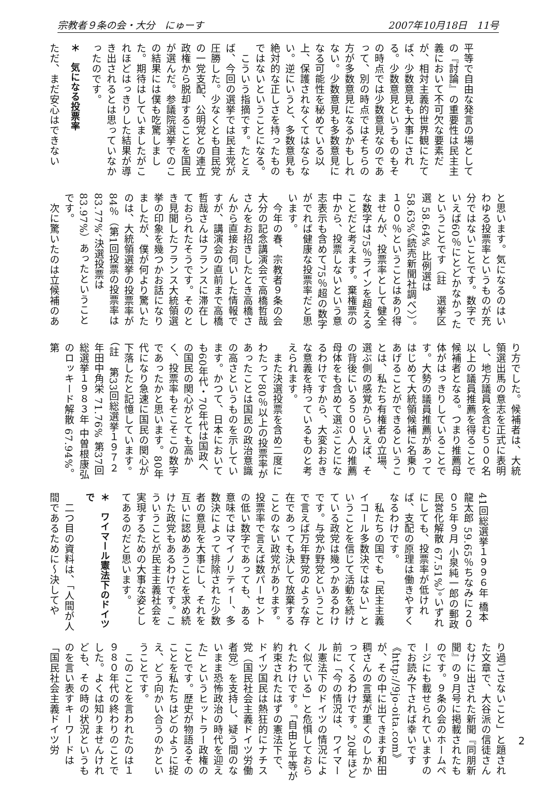宗教者９条の会・大分　にゅーす 2007年10月18日　11号
平等で自由な発言の場としての『討論』の重要性は民主主義において不可欠な要素だが、相対主義的世界観にたてば、少数意見も大事にされる。少数意見というものもその時点では少数意見なのであって、別の時点ではそちらの方が多数意見になるかもしれない。少数意見も多数意見になる可能性を秘めている以上、保護されなくてはならない。逆にいうと、多数意見も絶対的な正しさを持ったものではないということになる。
　こういう指摘です。たとえば、今回の選挙では民主党が圧勝した。少なくとも自民党の一党支配、公明党との連立政権から脱却することを国民が選んだ。参議院選挙でのこの結果には僕も吃驚しました。期待はしていましたがこれほどはっきりした結果が導き出されるとは思っていなかったのです。
＊　気になる投票率
ただ、まだ安心はできない
と思います。気になるのはいわゆる投票率というものが充分ではないことです。数字でいえば60％にとどかなかったということです（註　選挙区選 58.64% 比例選は 58.63%〈読売新聞社調べ〉）。１００％ということはあり得ませんが、投票率として健全な数字は75％ラインを超えることだと考えます。棄権票の中から、投票しないという意志表示も含めて75％超の数字がでれば健康な投票率だと思います。
　今年の春、宗教者９条の会大分の記念講演会で高橋哲哉さんをお招きしたとき高橋さんから直接お伺いした情報ですが、講演会の直前まで高橋哲哉さんはフランスに滞在しておられたそうです。そのとき見聞したフランス大統領選挙の印象を幾つかお話になりましたが、僕が何より驚いたのは、大統領選挙の投票率が84％（第1回投票の投票率は 83.77%、決選投票は 83.97%）あったということです。
　次に驚いたのは立候補のあ
り方でした。候補者は、大統領選出馬の意志を正式に表明し、地方議員を含む５００名以上の議員推薦を得ることで候補者となる。つまり推薦母体がはっきりしていることです。大勢の議員推薦があってはじめて大統領候補に名乗りあげることができるということは、私たち有権者の立場、選ぶ側の感覚からいえば、その背後にいる５００人の推薦母体をも含めて選ぶことになるわけですから、大変おおきな意義を持っているものと考えられます。
　また決選投票を含め二度にわたって80％以上の投票率があったことは国民の政治意識の高さというものを示しています。かつて、日本において も60年代・70年代は国政への国民の関心がとても高かく、投票率もそこそこの数字であったかと思います。80年代になり急速に国民の関心が下落したと記憶しています。（註　第33回総選挙１９７２年田中角栄 71.76% 第37回総選挙１９８３年 中曽根康弘のロッキード解散 67.94%。第
41回総選挙１９９６年 橋本龍太郎 59.65％ちなみに２００５年９月 小泉純一郎の郵政民営化解散 67.51%）。いずれにしても、投票率が低ければ、支配の原理は働きやすくなるわけです。
　私たちの国でも「民主主義イコール多数決ではない」ということを信じて活動を続けている政党は幾つかあるわけです。与党か野党ということで言えば万年野党のような存在であっても決して放棄することのない政党があります。投票率で言えば数パーセントの低い数字であっても、ある意味ではマイノリティー、多数決によって排除された少数者の意見を大事にし、それを互いに認めあうことを求め続けた政党もあるわけです。こういうことが民主主義社会を実現するための大事な姿としてあるのだと思います。
＊　ワイマール憲法下のドイツで
　二つ目の資料は、「人間が人間であるために〜決してや
り過ごさないこと」と題された文章で、大谷派の信徒さんむけに出された新聞『同朋新聞』の９月号に掲載されたものです。９条の会のホームページにも載せられていますのでお読み下されば幸いです《http://9jo-oita.com》が、その中に出てきます和田稠さんの言葉が重くのしかかってくるわけです。20年ほど前に「今の情況は、ワイマール憲法下のドイツの情況によく似ている」と危惧しておられたわけです。「自由と平等が約束されたはずの憲法下で、ドイツ国民は熱狂的にナチス党（国民社会主義ドイツ労働者党）を支持し、疑う間のないまま恐怖政治の時代を迎えた」というヒットラー政権のことです。歴史が物語るそのことを私たちはどのように捉え、どう向かい合うのかということです。
　このことを言われたのは１９８０年代の終わりのことでした。よくは知りませんけれども、その時の状況というものを言い表すキーワードは「国民社会主義ドイツ労
2